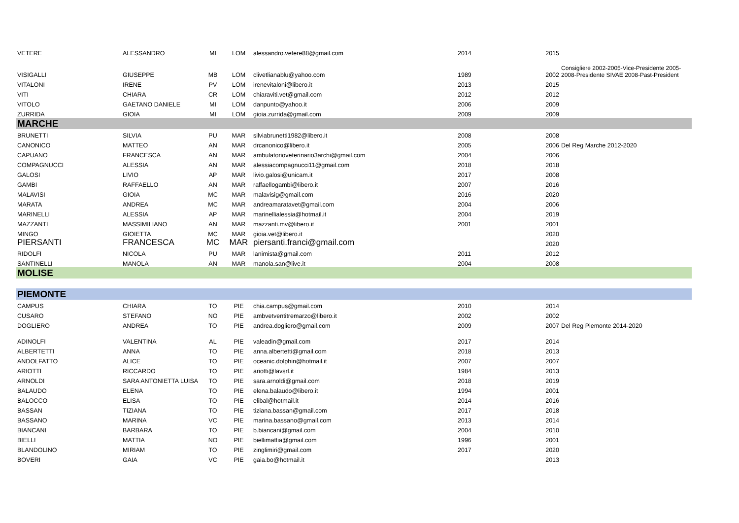| VETERE | ALESSANDRO | MI | LOM | alessandro.vetere88@gmail.com | 2014 | 2015 | |
| VISIGALLI | GIUSEPPE | MB | LOM | clivetlianablu@yahoo.com | 1989 | 2002 | Consigliere 2002-2005-Vice-Presidente 2005-2008-Presidente SIVAE 2008-Past-President |
| VITALONI | IRENE | PV | LOM | irenevitaloni@libero.it | 2013 | 2015 | |
| VITI | CHIARA | CR | LOM | chiaraviti.vet@gmail.com | 2012 | 2012 | |
| VITOLO | GAETANO DANIELE | MI | LOM | danpunto@yahoo.it | 2006 | 2009 | |
| ZURRIDA | GIOIA | MI | LOM | gioia.zurrida@gmail.com | 2009 | 2009 | |
| MARCHE | | | | | | | |
| BRUNETTI | SILVIA | PU | MAR | silviabrunetti1982@libero.it | 2008 | 2008 | |
| CANONICO | MATTEO | AN | MAR | drcanonico@libero.it | 2005 | 2006 | Del Reg Marche 2012-2020 |
| CAPUANO | FRANCESCA | AN | MAR | ambulatorioveterinario3archi@gmail.com | 2004 | 2006 | |
| COMPAGNUCCI | ALESSIA | AN | MAR | alessiacompagnucci11@gmail.com | 2018 | 2018 | |
| GALOSI | LIVIO | AP | MAR | livio.galosi@unicam.it | 2017 | 2008 | |
| GAMBI | RAFFAELLO | AN | MAR | raffaellogambi@libero.it | 2007 | 2016 | |
| MALAVISI | GIOIA | MC | MAR | malavisig@gmail.com | 2016 | 2020 | |
| MARATA | ANDREA | MC | MAR | andreamaratavet@gmail.com | 2004 | 2006 | |
| MARINELLI | ALESSIA | AP | MAR | marinellialessia@hotmail.it | 2004 | 2019 | |
| MAZZANTI | MASSIMILIANO | AN | MAR | mazzanti.mv@libero.it | 2001 | 2001 | |
| MINGO | GIOIETTA | MC | MAR | gioia.vet@libero.it | | 2020 | |
| PIERSANTI | FRANCESCA | MC | MAR | piersanti.franci@gmail.com | | 2020 | |
| RIDOLFI | NICOLA | PU | MAR | lanimista@gmail.com | 2011 | 2012 | |
| SANTINELLI | MANOLA | AN | MAR | manola.san@live.it | 2004 | 2008 | |
| MOLISE | | | | | | | |
| PIEMONTE | | | | | | | |
| CAMPUS | CHIARA | TO | PIE | chia.campus@gmail.com | 2010 | 2014 | |
| CUSARO | STEFANO | NO | PIE | ambvetventitremarzo@libero.it | 2002 | 2002 | |
| DOGLIERO | ANDREA | TO | PIE | andrea.dogliero@gmail.com | 2009 | 2007 | Del Reg Piemonte 2014-2020 |
| ADINOLFI | VALENTINA | AL | PIE | valeadin@gmail.com | 2017 | 2014 | |
| ALBERTETTI | ANNA | TO | PIE | anna.albertetti@gmail.com | 2018 | 2013 | |
| ANDOLFATTO | ALICE | TO | PIE | oceanic.dolphin@hotmail.it | 2007 | 2007 | |
| ARIOTTI | RICCARDO | TO | PIE | ariotti@lavsrl.it | 1984 | 2013 | |
| ARNOLDI | SARA ANTONIETTA LUISA | TO | PIE | sara.arnoldi@gmail.com | 2018 | 2019 | |
| BALAUDO | ELENA | TO | PIE | elena.balaudo@libero.it | 1994 | 2001 | |
| BALOCCO | ELISA | TO | PIE | elibal@hotmail.it | 2014 | 2016 | |
| BASSAN | TIZIANA | TO | PIE | tiziana.bassan@gmail.com | 2017 | 2018 | |
| BASSANO | MARINA | VC | PIE | marina.bassano@gmail.com | 2013 | 2014 | |
| BIANCANI | BARBARA | TO | PIE | b.biancani@gmail.com | 2004 | 2010 | |
| BIELLI | MATTIA | NO | PIE | biellimattia@gmail.com | 1996 | 2001 | |
| BLANDOLINO | MIRIAM | TO | PIE | zinglimiri@gmail.com | 2017 | 2020 | |
| BOVERI | GAIA | VC | PIE | gaia.bo@hotmail.it | | 2013 | |